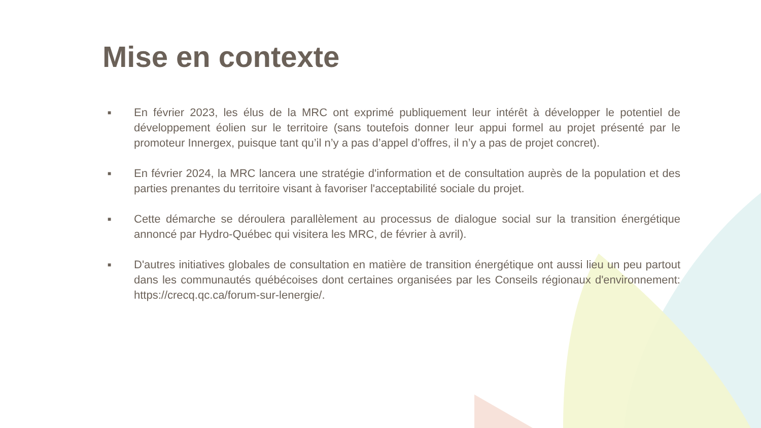Mise en contexte
■ En février 2023, les élus de la MRC ont exprimé publiquement leur intérêt à développer le potentiel de développement éolien sur le territoire (sans toutefois donner leur appui formel au projet présenté par le promoteur Innergex, puisque tant qu’il n’y a pas d’appel d’offres, il n’y a pas de projet concret).
■ En février 2024, la MRC lancera une stratégie d'information et de consultation auprès de la population et des parties prenantes du territoire visant à favoriser l'acceptabilité sociale du projet.
■ Cette démarche se déroulera parallèlement au processus de dialogue social sur la transition énergétique annoncé par Hydro-Québec qui visitera les MRC, de février à avril).
■ D'autres initiatives globales de consultation en matière de transition énergétique ont aussi lieu un peu partout dans les communautés québécoises dont certaines organisées par les Conseils régionaux d'environnement: https://crecq.qc.ca/forum-sur-lenergie/.